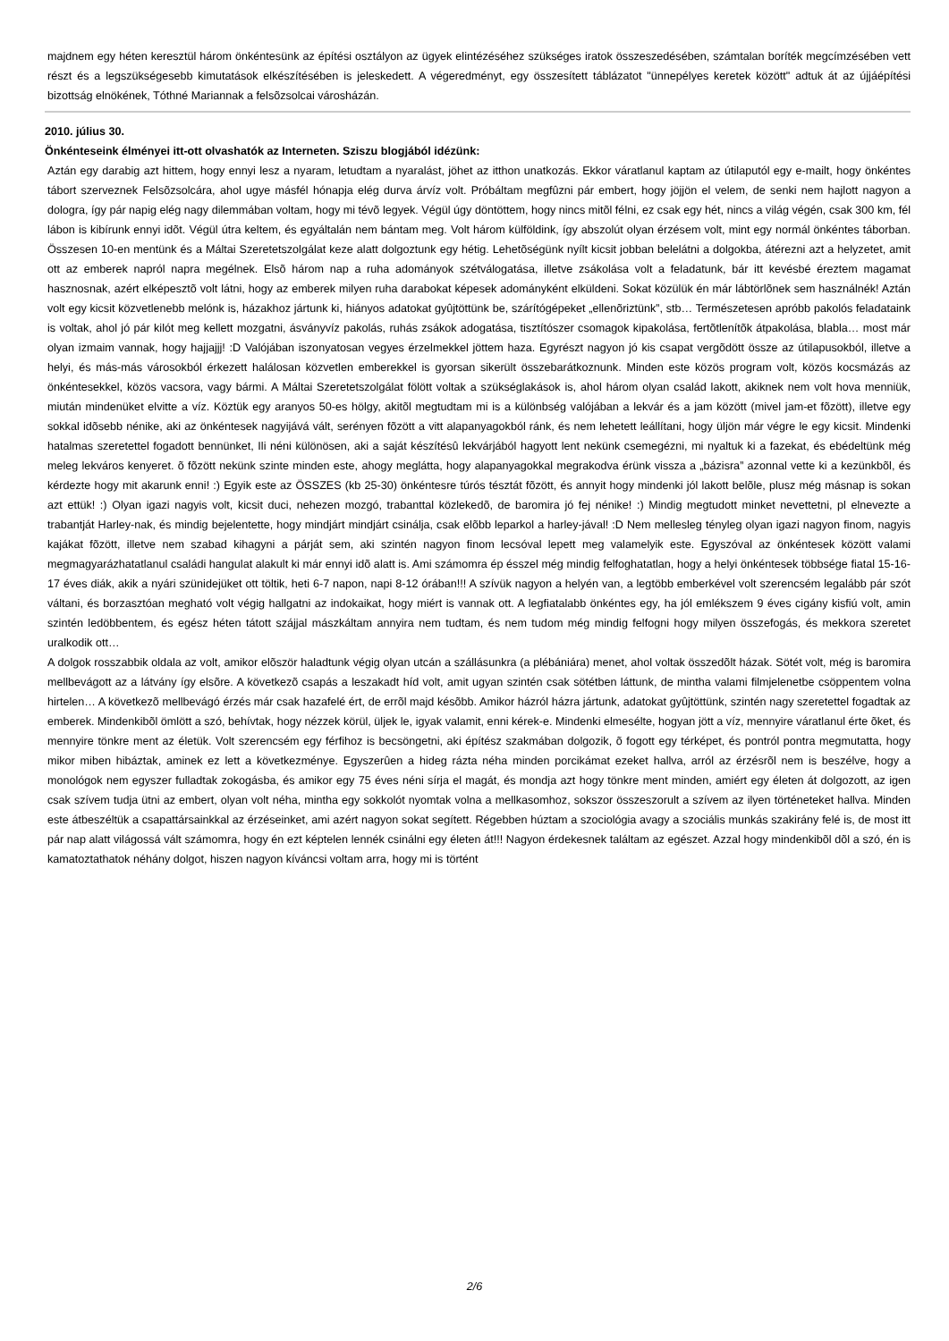majdnem egy héten keresztül három önkéntesünk az építési osztályon az ügyek elintézéséhez szükséges iratok összeszedésében, számtalan boríték megcímzésében vett részt és a legszükségesebb kimutatások elkészítésében is jeleskedett. A végeredményt, egy összesített táblázatot "ünnepélyes keretek között" adtuk át az újjáépítési bizottság elnökének, Tóthné Mariannak a felsõzsolcai városházán.
2010. július 30.
Önkénteseink élményei itt-ott olvashatók az Interneten. Sziszu blogjából idézünk:
Aztán egy darabig azt hittem, hogy ennyi lesz a nyaram, letudtam a nyaralást, jöhet az itthon unatkozás. Ekkor váratlanul kaptam az útilaputól egy e-mailt, hogy önkéntes tábort szerveznek Felsõzsolcára, ahol ugye másfél hónapja elég durva árvíz volt. Próbáltam megfûzni pár embert, hogy jöjjön el velem, de senki nem hajlott nagyon a dologra, így pár napig elég nagy dilemmában voltam, hogy mi tévõ legyek. Végül úgy döntöttem, hogy nincs mitõl félni, ez csak egy hét, nincs a világ végén, csak 300 km, fél lábon is kibírunk ennyi idõt. Végül útra keltem, és egyáltalán nem bántam meg. Volt három külföldink, így abszolút olyan érzésem volt, mint egy normál önkéntes táborban. Összesen 10-en mentünk és a Máltai Szeretetszolgálat keze alatt dolgoztunk egy hétig. Lehetõségünk nyílt kicsit jobban belelátni a dolgokba, átérezni azt a helyzetet, amit ott az emberek napról napra megélnek. Elsõ három nap a ruha adományok szétválogatása, illetve zsákolása volt a feladatunk, bár itt kevésbé éreztem magamat hasznosnak, azért elképesztõ volt látni, hogy az emberek milyen ruha darabokat képesek adományként elküldeni. Sokat közülük én már lábtörlõnek sem használnék! Aztán volt egy kicsit közvetlenebb melónk is, házakhoz jártunk ki, hiányos adatokat gyûjtöttünk be, szárítógépeket „ellenõriztünk”, stb… Természetesen apróbb pakolós feladataink is voltak, ahol jó pár kilót meg kellett mozgatni, ásványvíz pakolás, ruhás zsákok adogatása, tisztítószer csomagok kipakolása, fertõtlenítõk átpakolása, blabla… most már olyan izmaim vannak, hogy hajjajjj! :D Valójában iszonyatosan vegyes érzelmekkel jöttem haza. Egyrészt nagyon jó kis csapat vergõdött össze az útilapusokból, illetve a helyi, és más-más városokból érkezett halálosan közvetlen emberekkel is gyorsan sikerült összebarátkoznunk. Minden este közös program volt, közös kocsmázás az önkéntesekkel, közös vacsora, vagy bármi. A Máltai Szeretetszolgálat fölött voltak a szükséglakások is, ahol három olyan család lakott, akiknek nem volt hova menniük, miután mindenüket elvitte a víz. Köztük egy aranyos 50-es hölgy, akitõl megtudtam mi is a különbség valójában a lekvár és a jam között (mivel jam-et fõzött), illetve egy sokkal idõsebb nénike, aki az önkéntesek nagyijává vált, serényen fõzött a vitt alapanyagokból ránk, és nem lehetett leállítani, hogy üljön már végre le egy kicsit. Mindenki hatalmas szeretettel fogadott bennünket, Ili néni különösen, aki a saját készítésû lekvárjából hagyott lent nekünk csemegézni, mi nyaltuk ki a fazekat, és ebédeltünk még meleg lekváros kenyeret. õ fõzött nekünk szinte minden este, ahogy meglátta, hogy alapanyagokkal megrakodva érünk vissza a „bázisra” azonnal vette ki a kezünkbõl, és kérdezte hogy mit akarunk enni! :) Egyik este az ÖSSZES (kb 25-30) önkéntesre túrós tésztát fõzött, és annyit hogy mindenki jól lakott belõle, plusz még másnap is sokan azt ettük! :) Olyan igazi nagyis volt, kicsit duci, nehezen mozgó, trabanttal közlekedõ, de baromira jó fej nénike! :) Mindig megtudott minket nevettetni, pl elnevezte a trabantját Harley-nak, és mindig bejelentette, hogy mindjárt mindjárt csinálja, csak elõbb leparkol a harley-jával! :D Nem mellesleg tényleg olyan igazi nagyon finom, nagyis kajákat fõzött, illetve nem szabad kihagyni a párját sem, aki szintén nagyon finom lecsóval lepett meg valamelyik este. Egyszóval az önkéntesek között valami megmagyarázhatatlanul családi hangulat alakult ki már ennyi idõ alatt is. Ami számomra ép ésszel még mindig felfoghatatlan, hogy a helyi önkéntesek többsége fiatal 15-16-17 éves diák, akik a nyári szünidejüket ott töltik, heti 6-7 napon, napi 8-12 órában!!! A szívük nagyon a helyén van, a legtöbb emberkével volt szerencsém legalább pár szót váltani, és borzasztóan megható volt végig hallgatni az indokaikat, hogy miért is vannak ott. A legfiatalabb önkéntes egy, ha jól emlékszem 9 éves cigány kisfiú volt, amin szintén ledöbbentem, és egész héten tátott szájjal mászkáltam annyira nem tudtam, és nem tudom még mindig felfogni hogy milyen összefogás, és mekkora szeretet uralkodik ott…
A dolgok rosszabbik oldala az volt, amikor elõször haladtunk végig olyan utcán a szállásunkra (a plébániára) menet, ahol voltak összedõlt házak. Sötét volt, még is baromira mellbevágott az a látvány így elsõre. A következõ csapás a leszakadt híd volt, amit ugyan szintén csak sötétben láttunk, de mintha valami filmjelenetbe csöppentem volna hirtelen… A következõ mellbevágó érzés már csak hazafelé ért, de errõl majd késõbb. Amikor házról házra jártunk, adatokat gyûjtöttünk, szintén nagy szeretettel fogadtak az emberek. Mindenkibõl ömlött a szó, behívtak, hogy nézzek körül, üljek le, igyak valamit, enni kérek-e. Mindenki elmesélte, hogyan jött a víz, mennyire váratlanul érte õket, és mennyire tönkre ment az életük. Volt szerencsém egy férfihoz is becsöngetni, aki építész szakmában dolgozik, õ fogott egy térképet, és pontról pontra megmutatta, hogy mikor miben hibáztak, aminek ez lett a következménye. Egyszerûen a hideg rázta néha minden porcikámat ezeket hallva, arról az érzésrõl nem is beszélve, hogy a monológok nem egyszer fulladtak zokogásba, és amikor egy 75 éves néni sírja el magát, és mondja azt hogy tönkre ment minden, amiért egy életen át dolgozott, az igen csak szívem tudja ütni az embert, olyan volt néha, mintha egy sokkolót nyomtak volna a mellkasomhoz, sokszor összeszorult a szívem az ilyen történeteket hallva. Minden este átbeszéltük a csapattársainkkal az érzéseinket, ami azért nagyon sokat segített. Régebben húztam a szociológia avagy a szociális munkás szakirány felé is, de most itt pár nap alatt világossá vált számomra, hogy én ezt képtelen lennék csinálni egy életen át!!! Nagyon érdekesnek találtam az egészet. Azzal hogy mindenkibõl dõl a szó, én is kamatoztathatok néhány dolgot, hiszen nagyon kíváncsi voltam arra, hogy mi is történt
2/6